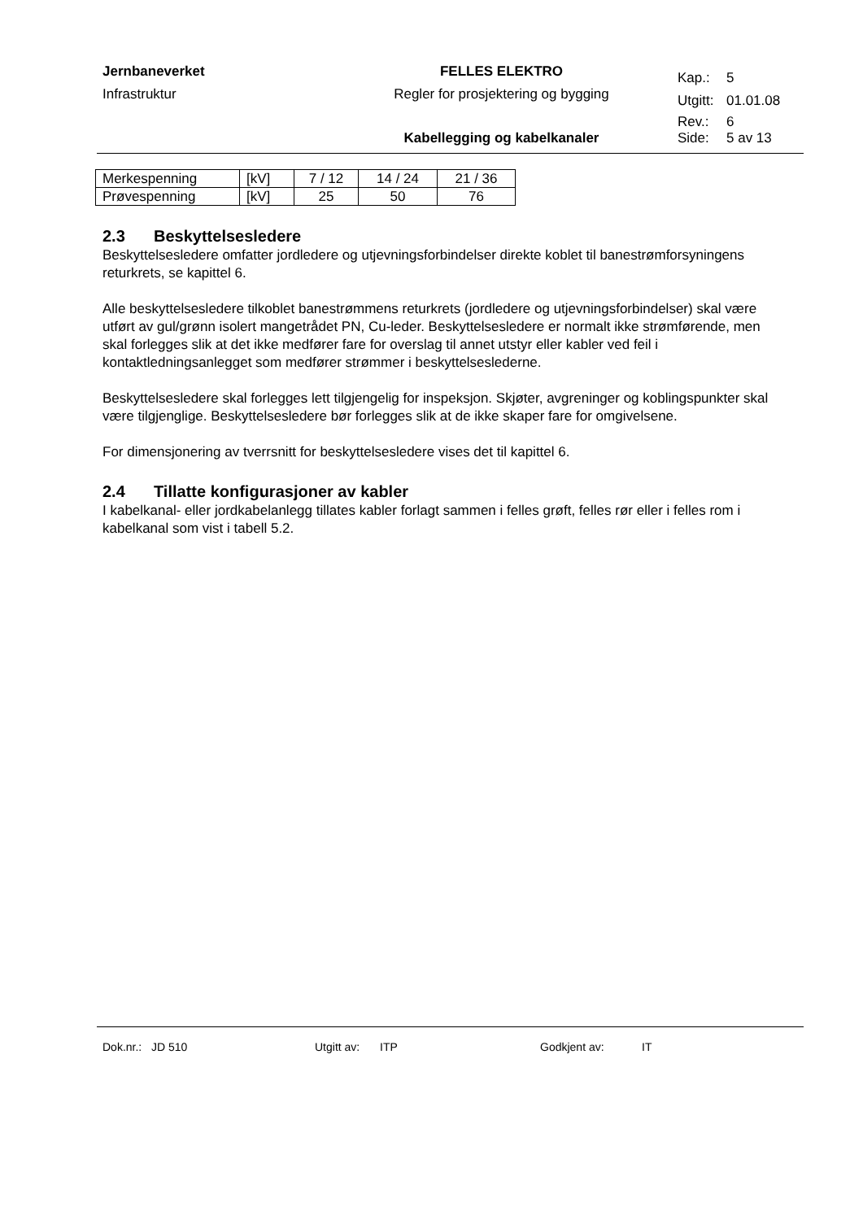| Jernbaneverket | FELLES ELEKTRO | Kap.: | 5 |
| Infrastruktur | Regler for prosjektering og bygging | Utgitt: | 01.01.08 |
| | | Rev.: | 6 |
| | Kabellegging og kabelkanaler | Side: | 5 av 13 |
| Merkespenning | [kV] | 7 / 12 | 14 / 24 | 21 / 36 |
| Prøvespenning | [kV] | 25 | 50 | 76 |
2.3 Beskyttelsesledere
Beskyttelsesledere omfatter jordledere og utjevningsforbindelser direkte koblet til banestrømforsyningens returkrets, se kapittel 6.
Alle beskyttelsesledere tilkoblet banestrømmens returkrets (jordledere og utjevningsforbindelser) skal være utført av gul/grønn isolert mangetrådet PN, Cu-leder. Beskyttelsesledere er normalt ikke strømførende, men skal forlegges slik at det ikke medfører fare for overslag til annet utstyr eller kabler ved feil i kontaktledningsanlegget som medfører strømmer i beskyttelseslederne.
Beskyttelsesledere skal forlegges lett tilgjengelig for inspeksjon. Skjøter, avgreninger og koblingspunkter skal være tilgjenglige. Beskyttelsesledere bør forlegges slik at de ikke skaper fare for omgivelsene.
For dimensjonering av tverrsnitt for beskyttelsesledere vises det til kapittel 6.
2.4 Tillatte konfigurasjoner av kabler
I kabelkanal- eller jordkabelanlegg tillates kabler forlagt sammen i felles grøft, felles rør eller i felles rom i kabelkanal som vist i tabell 5.2.
Dok.nr.: JD 510 Utgitt av: ITP Godkjent av: IT